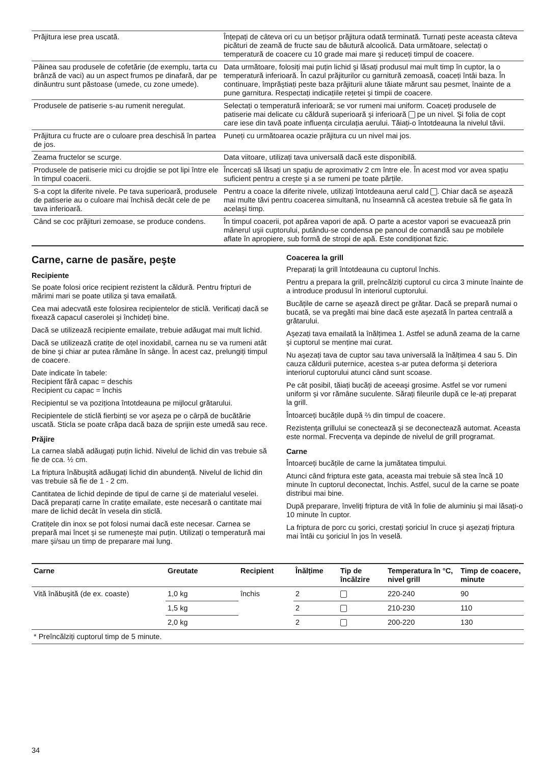| Prăjitura iese prea uscată. | Înțepați de câteva ori cu un bețișor prăjitura odată terminată. Turnați peste aceasta câteva picături de zeamă de fructe sau de băutură alcoolică. Data următoare, selectați o temperatură de coacere cu 10 grade mai mare şi reduceți timpul de coacere. |
| Pâinea sau produsele de cofetărie (de exemplu, tarta cu brânză de vaci) au un aspect frumos pe dinafară, dar pe dinăuntru sunt păstoase (umede, cu zone umede). | Data următoare, folosiți mai puțin lichid şi lăsați produsul mai mult timp în cuptor, la o temperatură inferioară. În cazul prăjiturilor cu garnitură zemoasă, coaceți întâi baza. În continuare, împrăştiați peste baza prăjiturii alune tăiate mărunt sau pesmet, înainte de a pune garnitura. Respectați indicațiile rețetei şi timpii de coacere. |
| Produsele de patiserie s-au rumenit neregulat. | Selectați o temperatură inferioară; se vor rumeni mai uniform. Coaceți produsele de patiserie mai delicate cu căldură superioară şi inferioară pe un nivel. Şi folia de copt care iese din tavă poate influența circulația aerului. Tăiați-o întotdeauna la nivelul tăvii. |
| Prăjitura cu fructe are o culoare prea deschisă în partea de jos. | Puneți cu următoarea ocazie prăjitura cu un nivel mai jos. |
| Zeama fructelor se scurge. | Data viitoare, utilizați tava universală dacă este disponibilă. |
| Produsele de patiserie mici cu drojdie se pot lipi între ele în timpul coacerii. | Încercați să lăsați un spațiu de aproximativ 2 cm între ele. În acest mod vor avea spațiu suficient pentru a creşte şi a se rumeni pe toate părțile. |
| S-a copt la diferite nivele. Pe tava superioară, produsele de patiserie au o culoare mai închisă decât cele de pe tava inferioară. | Pentru a coace la diferite nivele, utilizați întotdeauna aerul cald . Chiar dacă se aşează mai multe tăvi pentru coacerea simultană, nu înseamnă că acestea trebuie să fie gata în acelaşi timp. |
| Când se coc prăjituri zemoase, se produce condens. | În timpul coacerii, pot apărea vapori de apă. O parte a acestor vapori se evacuează prin mânerul uşii cuptorului, putându-se condensa pe panoul de comandă sau pe mobilele aflate în apropiere, sub formă de stropi de apă. Este condiționat fizic. |
Carne, carne de pasăre, peşte
Recipiente
Se poate folosi orice recipient rezistent la căldură. Pentru fripturi de mărimi mari se poate utiliza şi tava emailată.
Cea mai adecvată este folosirea recipientelor de sticlă. Verificați dacă se fixează capacul caserolei şi închideți bine.
Dacă se utilizează recipiente emailate, trebuie adăugat mai mult lichid.
Dacă se utilizează cratițe de oțel inoxidabil, carnea nu se va rumeni atât de bine şi chiar ar putea rămâne în sânge. În acest caz, prelungiți timpul de coacere.
Date indicate în tabele:
Recipient fără capac = deschis
Recipient cu capac = închis
Recipientul se va poziționa întotdeauna pe mijlocul grătarului.
Recipientele de sticlă fierbinți se vor aşeza pe o cârpă de bucătărie uscată. Sticla se poate crăpa dacă baza de sprijin este umedă sau rece.
Prăjire
La carnea slabă adăugați puțin lichid. Nivelul de lichid din vas trebuie să fie de cca. ½ cm.
La friptura înăbuşită adăugați lichid din abundență. Nivelul de lichid din vas trebuie să fie de 1 - 2 cm.
Cantitatea de lichid depinde de tipul de carne şi de materialul veselei. Dacă preparați carne în cratițe emailate, este necesară o cantitate mai mare de lichid decât în vesela din sticlă.
Cratițele din inox se pot folosi numai dacă este necesar. Carnea se prepară mai încet şi se rumeneşte mai puțin. Utilizați o temperatură mai mare şi/sau un timp de preparare mai lung.
Coacerea la grill
Preparați la grill întotdeauna cu cuptorul închis.
Pentru a prepara la grill, preîncălziți cuptorul cu circa 3 minute înainte de a introduce produsul în interiorul cuptorului.
Bucățile de carne se aşează direct pe grătar. Dacă se prepară numai o bucată, se va pregăti mai bine dacă este aşezată în partea centrală a grătarului.
Aşezați tava emailată la înălțimea 1. Astfel se adună zeama de la carne şi cuptorul se menține mai curat.
Nu aşezați tava de cuptor sau tava universală la înălțimea 4 sau 5. Din cauza căldurii puternice, acestea s-ar putea deforma şi deteriora interiorul cuptorului atunci când sunt scoase.
Pe cât posibil, tăiați bucăți de aceeaşi grosime. Astfel se vor rumeni uniform şi vor rămâne suculente. Sărați fileurile după ce le-ați preparat la grill.
Întoarceți bucățile după ⅔ din timpul de coacere.
Rezistența grillului se conectează şi se deconectează automat. Aceasta este normal. Frecvența va depinde de nivelul de grill programat.
Carne
Întoarceți bucățile de carne la jumătatea timpului.
Atunci când friptura este gata, aceasta mai trebuie să stea încă 10 minute în cuptorul deconectat, închis. Astfel, sucul de la carne se poate distribui mai bine.
După preparare, înveliți friptura de vită în folie de aluminiu şi mai lăsați-o 10 minute în cuptor.
La friptura de porc cu şorici, crestați şoriciul în cruce şi aşezați friptura mai întâi cu şoriciul în jos în veselă.
| Carne | Greutate | Recipient | Înălțime | Tip de încălzire | Temperatura în °C, nivel grill | Timp de coacere, minute |
| --- | --- | --- | --- | --- | --- | --- |
| Vită înăbuşită (de ex. coaste) | 1,0 kg | închis | 2 | | 220-240 | 90 |
| | 1,5 kg | | 2 | | 210-230 | 110 |
| | 2,0 kg | | 2 | | 200-220 | 130 |
| * Preîncălziți cuptorul timp de 5 minute. | | | | | | |
34